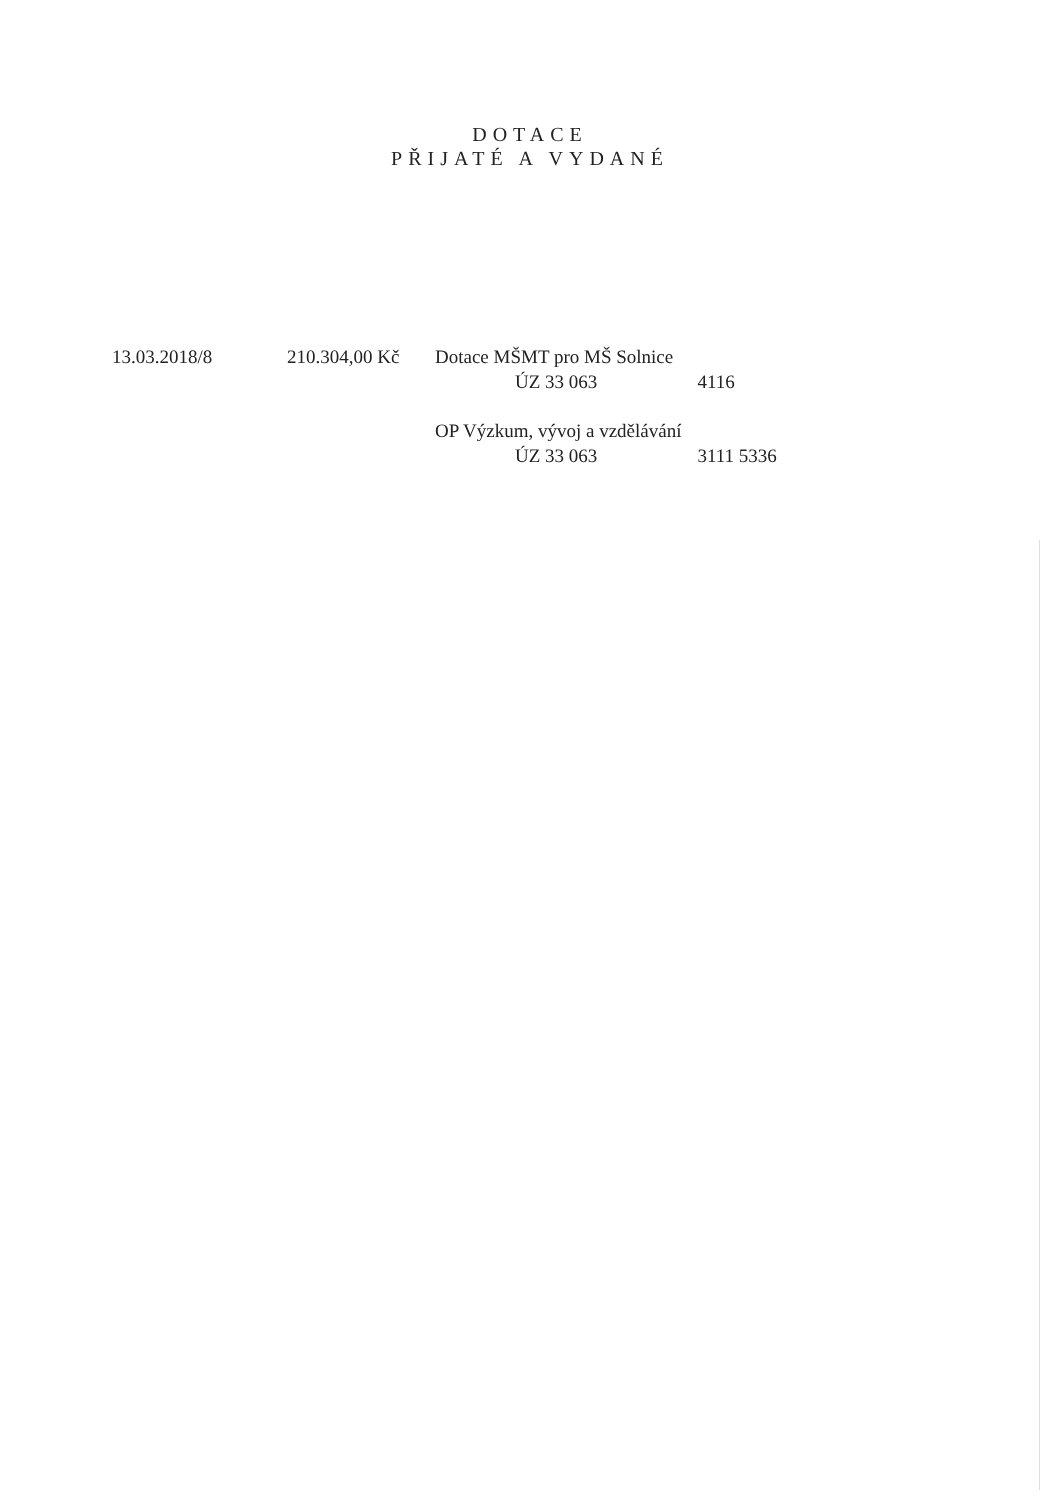DOTACE
PŘIJATÉ A VYDANÉ
| 13.03.2018/8 | 210.304,00 Kč | Dotace MŠMT pro MŠ Solnice | |
| | | ÚZ 33 063 | 4116 |
| | | OP Výzkum, vývoj a vzdělávání | |
| | | ÚZ 33 063 | 3111 5336 |